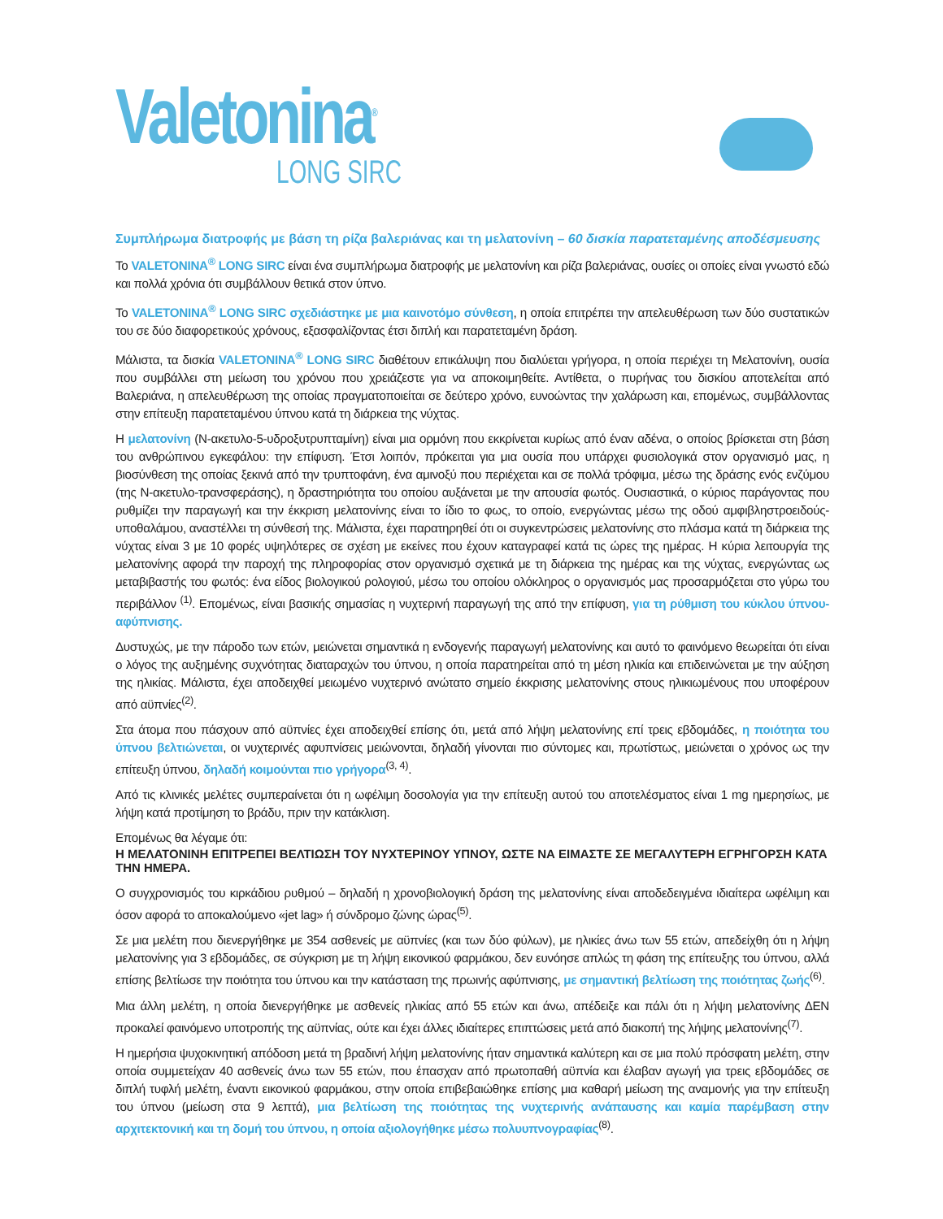Valetonina<sup>®</sup>
LONG SIRC
Συμπλήρωμα διατροφής με βάση τη ρίζα βαλεριάνας και τη μελατονίνη – 60 δισκία παρατεταμένης αποδέσμευσης
Το VALETONINA<sup>®</sup> LONG SIRC είναι ένα συμπλήρωμα διατροφής με μελατονίνη και ρίζα βαλεριάνας, ουσίες οι οποίες είναι γνωστό εδώ και πολλά χρόνια ότι συμβάλλουν θετικά στον ύπνο.
Το VALETONINA<sup>®</sup> LONG SIRC σχεδιάστηκε με μια καινοτόμο σύνθεση, η οποία επιτρέπει την απελευθέρωση των δύο συστατικών του σε δύο διαφορετικούς χρόνους, εξασφαλίζοντας έτσι διπλή και παρατεταμένη δράση.
Μάλιστα, τα δισκία VALETONINA<sup>®</sup> LONG SIRC διαθέτουν επικάλυψη που διαλύεται γρήγορα, η οποία περιέχει τη Μελατονίνη, ουσία που συμβάλλει στη μείωση του χρόνου που χρειάζεστε για να αποκοιμηθείτε. Αντίθετα, ο πυρήνας του δισκίου αποτελείται από Βαλεριάνα, η απελευθέρωση της οποίας πραγματοποιείται σε δεύτερο χρόνο, ευνοώντας την χαλάρωση και, επομένως, συμβάλλοντας στην επίτευξη παρατεταμένου ύπνου κατά τη διάρκεια της νύχτας.
Η μελατονίνη (N-ακετυλο-5-υδροξυτρυπταμίνη) είναι μια ορμόνη που εκκρίνεται κυρίως από έναν αδένα, ο οποίος βρίσκεται στη βάση του ανθρώπινου εγκεφάλου: την επίφυση. Έτσι λοιπόν, πρόκειται για μια ουσία που υπάρχει φυσιολογικά στον οργανισμό μας, η βιοσύνθεση της οποίας ξεκινά από την τρυπτοφάνη, ένα αμινοξύ που περιέχεται και σε πολλά τρόφιμα, μέσω της δράσης ενός ενζύμου (της N-ακετυλο-τρανσφεράσης), η δραστηριότητα του οποίου αυξάνεται με την απουσία φωτός. Ουσιαστικά, ο κύριος παράγοντας που ρυθμίζει την παραγωγή και την έκκριση μελατονίνης είναι το ίδιο το φως, το οποίο, ενεργώντας μέσω της οδού αμφιβληστροειδούς-υποθαλάμου, αναστέλλει τη σύνθεσή της. Μάλιστα, έχει παρατηρηθεί ότι οι συγκεντρώσεις μελατονίνης στο πλάσμα κατά τη διάρκεια της νύχτας είναι 3 με 10 φορές υψηλότερες σε σχέση με εκείνες που έχουν καταγραφεί κατά τις ώρες της ημέρας. Η κύρια λειτουργία της μελατονίνης αφορά την παροχή της πληροφορίας στον οργανισμό σχετικά με τη διάρκεια της ημέρας και της νύχτας, ενεργώντας ως μεταβιβαστής του φωτός: ένα είδος βιολογικού ρολογιού, μέσω του οποίου ολόκληρος ο οργανισμός μας προσαρμόζεται στο γύρω του περιβάλλον <sup>(1)</sup>. Επομένως, είναι βασικής σημασίας η νυχτερινή παραγωγή της από την επίφυση, για τη ρύθμιση του κύκλου ύπνου-αφύπνισης.
Δυστυχώς, με την πάροδο των ετών, μειώνεται σημαντικά η ενδογενής παραγωγή μελατονίνης και αυτό το φαινόμενο θεωρείται ότι είναι ο λόγος της αυξημένης συχνότητας διαταραχών του ύπνου, η οποία παρατηρείται από τη μέση ηλικία και επιδεινώνεται με την αύξηση της ηλικίας. Μάλιστα, έχει αποδειχθεί μειωμένο νυχτερινό ανώτατο σημείο έκκρισης μελατονίνης στους ηλικιωμένους που υποφέρουν από αϋπνίες<sup>(2)</sup>.
Στα άτομα που πάσχουν από αϋπνίες έχει αποδειχθεί επίσης ότι, μετά από λήψη μελατονίνης επί τρεις εβδομάδες, η ποιότητα του ύπνου βελτιώνεται, οι νυχτερινές αφυπνίσεις μειώνονται, δηλαδή γίνονται πιο σύντομες και, πρωτίστως, μειώνεται ο χρόνος ως την επίτευξη ύπνου, δηλαδή κοιμούνται πιο γρήγορα<sup>(3, 4)</sup>.
Από τις κλινικές μελέτες συμπεραίνεται ότι η ωφέλιμη δοσολογία για την επίτευξη αυτού του αποτελέσματος είναι 1 mg ημερησίως, με λήψη κατά προτίμηση το βράδυ, πριν την κατάκλιση.
Επομένως θα λέγαμε ότι:
Η ΜΕΛΑΤΟΝΙΝΗ ΕΠΙΤΡΕΠΕΙ ΒΕΛΤΙΩΣΗ ΤΟΥ ΝΥΧΤΕΡΙΝΟΥ ΥΠΝΟΥ, ΩΣΤΕ ΝΑ ΕΙΜΑΣΤΕ ΣΕ ΜΕΓΑΛΥΤΕΡΗ ΕΓΡΗΓΟΡΣΗ ΚΑΤΑ ΤΗΝ ΗΜΕΡΑ.
Ο συγχρονισμός του κιρκάδιου ρυθμού – δηλαδή η χρονοβιολογική δράση της μελατονίνης είναι αποδεδειγμένα ιδιαίτερα ωφέλιμη και όσον αφορά το αποκαλούμενο «jet lag» ή σύνδρομο ζώνης ώρας<sup>(5)</sup>.
Σε μια μελέτη που διενεργήθηκε με 354 ασθενείς με αϋπνίες (και των δύο φύλων), με ηλικίες άνω των 55 ετών, απεδείχθη ότι η λήψη μελατονίνης για 3 εβδομάδες, σε σύγκριση με τη λήψη εικονικού φαρμάκου, δεν ευνόησε απλώς τη φάση της επίτευξης του ύπνου, αλλά επίσης βελτίωσε την ποιότητα του ύπνου και την κατάσταση της πρωινής αφύπνισης, με σημαντική βελτίωση της ποιότητας ζωής<sup>(6)</sup>.
Μια άλλη μελέτη, η οποία διενεργήθηκε με ασθενείς ηλικίας από 55 ετών και άνω, απέδειξε και πάλι ότι η λήψη μελατονίνης ΔΕΝ προκαλεί φαινόμενο υποτροπής της αϋπνίας, ούτε και έχει άλλες ιδιαίτερες επιπτώσεις μετά από διακοπή της λήψης μελατονίνης<sup>(7)</sup>.
Η ημερήσια ψυχοκινητική απόδοση μετά τη βραδινή λήψη μελατονίνης ήταν σημαντικά καλύτερη και σε μια πολύ πρόσφατη μελέτη, στην οποία συμμετείχαν 40 ασθενείς άνω των 55 ετών, που έπασχαν από πρωτοπαθή αϋπνία και έλαβαν αγωγή για τρεις εβδομάδες σε διπλή τυφλή μελέτη, έναντι εικονικού φαρμάκου, στην οποία επιβεβαιώθηκε επίσης μια καθαρή μείωση της αναμονής για την επίτευξη του ύπνου (μείωση στα 9 λεπτά), μια βελτίωση της ποιότητας της νυχτερινής ανάπαυσης και καμία παρέμβαση στην αρχιτεκτονική και τη δομή του ύπνου, η οποία αξιολογήθηκε μέσω πολυυπνογραφίας<sup>(8)</sup>.